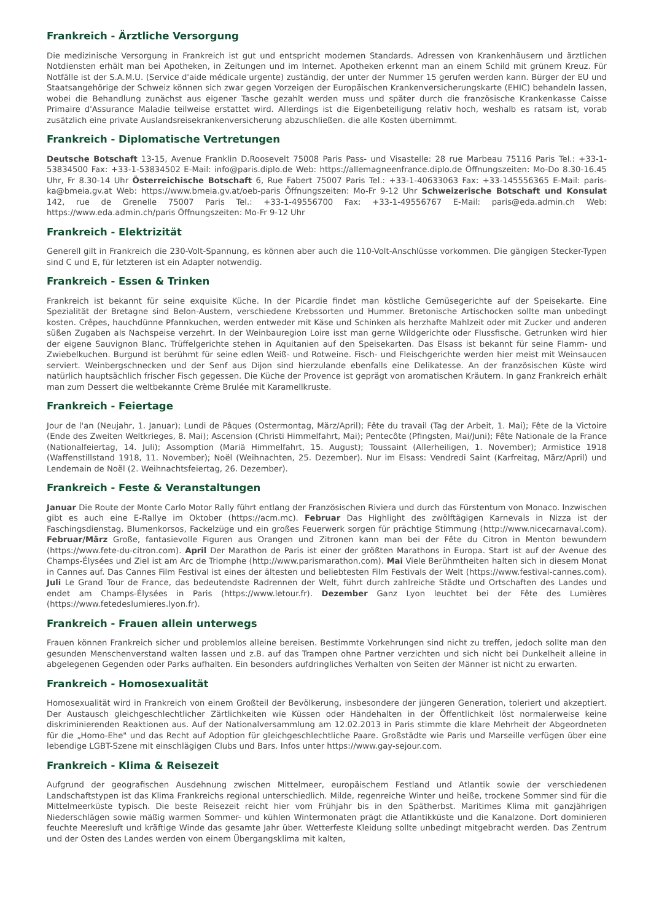Frankreich - Ärztliche Versorgung
Die medizinische Versorgung in Frankreich ist gut und entspricht modernen Standards. Adressen von Krankenhäusern und ärztlichen Notdiensten erhält man bei Apotheken, in Zeitungen und im Internet. Apotheken erkennt man an einem Schild mit grünem Kreuz. Für Notfälle ist der S.A.M.U. (Service d'aide médicale urgente) zuständig, der unter der Nummer 15 gerufen werden kann. Bürger der EU und Staatsangehörige der Schweiz können sich zwar gegen Vorzeigen der Europäischen Krankenversicherungskarte (EHIC) behandeln lassen, wobei die Behandlung zunächst aus eigener Tasche gezahlt werden muss und später durch die französische Krankenkasse Caisse Primaire d'Assurance Maladie teilweise erstattet wird. Allerdings ist die Eigenbeteiligung relativ hoch, weshalb es ratsam ist, vorab zusätzlich eine private Auslandsreisekrankenversicherung abzuschließen. die alle Kosten übernimmt.
Frankreich - Diplomatische Vertretungen
Deutsche Botschaft 13-15, Avenue Franklin D.Roosevelt 75008 Paris Pass- und Visastelle: 28 rue Marbeau 75116 Paris Tel.: +33-1-53834500 Fax: +33-1-53834502 E-Mail: info@paris.diplo.de Web: https://allemagneenfrance.diplo.de Öffnungszeiten: Mo-Do 8.30-16.45 Uhr, Fr 8.30-14 Uhr Österreichische Botschaft 6, Rue Fabert 75007 Paris Tel.: +33-1-40633063 Fax: +33-145556365 E-Mail: paris-ka@bmeia.gv.at Web: https://www.bmeia.gv.at/oeb-paris Öffnungszeiten: Mo-Fr 9-12 Uhr Schweizerische Botschaft und Konsulat 142, rue de Grenelle 75007 Paris Tel.: +33-1-49556700 Fax: +33-1-49556767 E-Mail: paris@eda.admin.ch Web: https://www.eda.admin.ch/paris Öffnungszeiten: Mo-Fr 9-12 Uhr
Frankreich - Elektrizität
Generell gilt in Frankreich die 230-Volt-Spannung, es können aber auch die 110-Volt-Anschlüsse vorkommen. Die gängigen Stecker-Typen sind C und E, für letzteren ist ein Adapter notwendig.
Frankreich - Essen & Trinken
Frankreich ist bekannt für seine exquisite Küche. In der Picardie findet man köstliche Gemüsegerichte auf der Speisekarte. Eine Spezialität der Bretagne sind Belon-Austern, verschiedene Krebssorten und Hummer. Bretonische Artischocken sollte man unbedingt kosten. Crêpes, hauchdünne Pfannkuchen, werden entweder mit Käse und Schinken als herzhafte Mahlzeit oder mit Zucker und anderen süßen Zugaben als Nachspeise verzehrt. In der Weinbauregion Loire isst man gerne Wildgerichte oder Flussfische. Getrunken wird hier der eigene Sauvignon Blanc. Trüffelgerichte stehen in Aquitanien auf den Speisekarten. Das Elsass ist bekannt für seine Flamm- und Zwiebelkuchen. Burgund ist berühmt für seine edlen Weiß- und Rotweine. Fisch- und Fleischgerichte werden hier meist mit Weinsaucen serviert. Weinbergschnecken und der Senf aus Dijon sind hierzulande ebenfalls eine Delikatesse. An der französischen Küste wird natürlich hauptsächlich frischer Fisch gegessen. Die Küche der Provence ist geprägt von aromatischen Kräutern. In ganz Frankreich erhält man zum Dessert die weltbekannte Crème Brulée mit Karamellkruste.
Frankreich - Feiertage
Jour de l'an (Neujahr, 1. Januar); Lundi de Pâques (Ostermontag, März/April); Fête du travail (Tag der Arbeit, 1. Mai); Fête de la Victoire (Ende des Zweiten Weltkrieges, 8. Mai); Ascension (Christi Himmelfahrt, Mai); Pentecôte (Pfingsten, Mai/Juni); Fête Nationale de la France (Nationalfeiertag, 14. Juli); Assomption (Mariä Himmelfahrt, 15. August); Toussaint (Allerheiligen, 1. November); Armistice 1918 (Waffenstillstand 1918, 11. November); Noël (Weihnachten, 25. Dezember). Nur im Elsass: Vendredi Saint (Karfreitag, März/April) und Lendemain de Noël (2. Weihnachtsfeiertag, 26. Dezember).
Frankreich - Feste & Veranstaltungen
Januar Die Route der Monte Carlo Motor Rally führt entlang der Französischen Riviera und durch das Fürstentum von Monaco. Inzwischen gibt es auch eine E-Rallye im Oktober (https://acm.mc). Februar Das Highlight des zwölftägigen Karnevals in Nizza ist der Faschingsdienstag. Blumenkorsos, Fackelzüge und ein großes Feuerwerk sorgen für prächtige Stimmung (http://www.nicecarnaval.com). Februar/März Große, fantasievolle Figuren aus Orangen und Zitronen kann man bei der Fête du Citron in Menton bewundern (https://www.fete-du-citron.com). April Der Marathon de Paris ist einer der größten Marathons in Europa. Start ist auf der Avenue des Champs-Élysées und Ziel ist am Arc de Triomphe (http://www.parismarathon.com). Mai Viele Berühmtheiten halten sich in diesem Monat in Cannes auf. Das Cannes Film Festival ist eines der ältesten und beliebtesten Film Festivals der Welt (https://www.festival-cannes.com). Juli Le Grand Tour de France, das bedeutendste Radrennen der Welt, führt durch zahlreiche Städte und Ortschaften des Landes und endet am Champs-Élysées in Paris (https://www.letour.fr). Dezember Ganz Lyon leuchtet bei der Fête des Lumières (https://www.fetedeslumieres.lyon.fr).
Frankreich - Frauen allein unterwegs
Frauen können Frankreich sicher und problemlos alleine bereisen. Bestimmte Vorkehrungen sind nicht zu treffen, jedoch sollte man den gesunden Menschenverstand walten lassen und z.B. auf das Trampen ohne Partner verzichten und sich nicht bei Dunkelheit alleine in abgelegenen Gegenden oder Parks aufhalten. Ein besonders aufdringliches Verhalten von Seiten der Männer ist nicht zu erwarten.
Frankreich - Homosexualität
Homosexualität wird in Frankreich von einem Großteil der Bevölkerung, insbesondere der jüngeren Generation, toleriert und akzeptiert. Der Austausch gleichgeschlechtlicher Zärtlichkeiten wie Küssen oder Händehalten in der Öffentlichkeit löst normalerweise keine diskriminierenden Reaktionen aus. Auf der Nationalversammlung am 12.02.2013 in Paris stimmte die klare Mehrheit der Abgeordneten für die „Homo-Ehe" und das Recht auf Adoption für gleichgeschlechtliche Paare. Großstädte wie Paris und Marseille verfügen über eine lebendige LGBT-Szene mit einschlägigen Clubs und Bars. Infos unter https://www.gay-sejour.com.
Frankreich - Klima & Reisezeit
Aufgrund der geografischen Ausdehnung zwischen Mittelmeer, europäischem Festland und Atlantik sowie der verschiedenen Landschaftstypen ist das Klima Frankreichs regional unterschiedlich. Milde, regenreiche Winter und heiße, trockene Sommer sind für die Mittelmeerküste typisch. Die beste Reisezeit reicht hier vom Frühjahr bis in den Spätherbst. Maritimes Klima mit ganzjährigen Niederschlägen sowie mäßig warmen Sommer- und kühlen Wintermonaten prägt die Atlantikküste und die Kanalzone. Dort dominieren feuchte Meeresluft und kräftige Winde das gesamte Jahr über. Wetterfeste Kleidung sollte unbedingt mitgebracht werden. Das Zentrum und der Osten des Landes werden von einem Übergangsklima mit kalten,